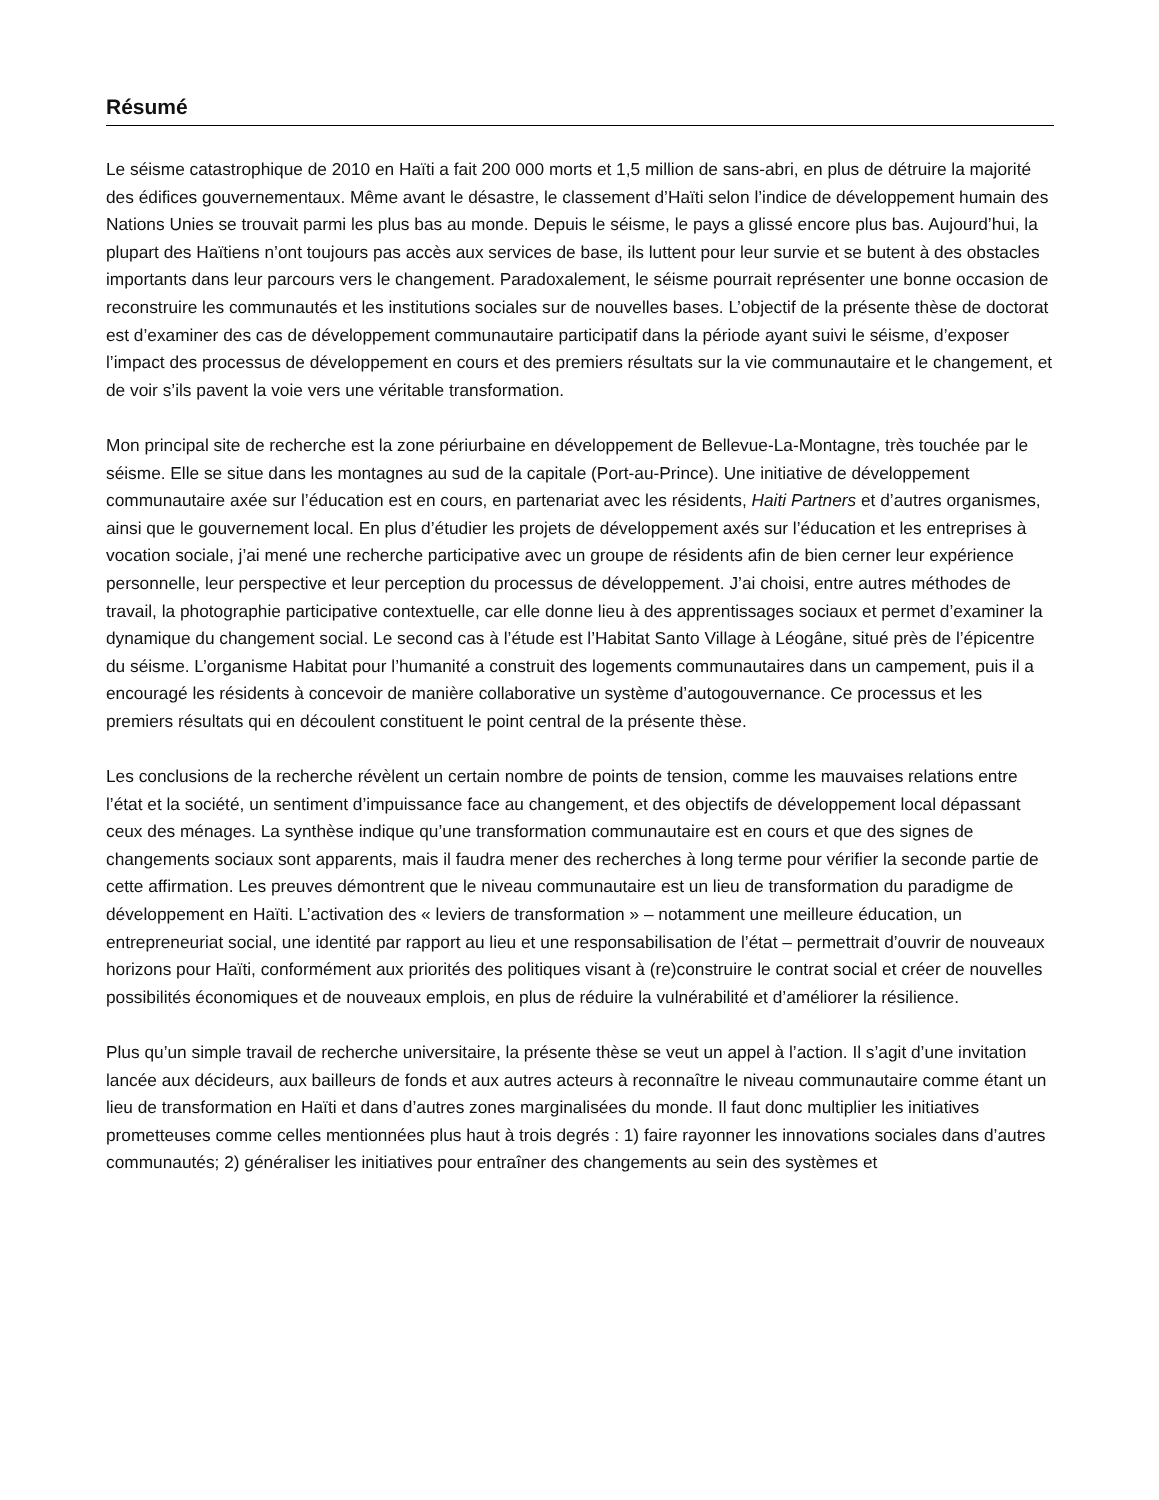Résumé
Le séisme catastrophique de 2010 en Haïti a fait 200 000 morts et 1,5 million de sans-abri, en plus de détruire la majorité des édifices gouvernementaux. Même avant le désastre, le classement d’Haïti selon l’indice de développement humain des Nations Unies se trouvait parmi les plus bas au monde. Depuis le séisme, le pays a glissé encore plus bas. Aujourd’hui, la plupart des Haïtiens n’ont toujours pas accès aux services de base, ils luttent pour leur survie et se butent à des obstacles importants dans leur parcours vers le changement. Paradoxalement, le séisme pourrait représenter une bonne occasion de reconstruire les communautés et les institutions sociales sur de nouvelles bases. L’objectif de la présente thèse de doctorat est d’examiner des cas de développement communautaire participatif dans la période ayant suivi le séisme, d’exposer l’impact des processus de développement en cours et des premiers résultats sur la vie communautaire et le changement, et de voir s’ils pavent la voie vers une véritable transformation.
Mon principal site de recherche est la zone périurbaine en développement de Bellevue-La-Montagne, très touchée par le séisme. Elle se situe dans les montagnes au sud de la capitale (Port-au-Prince). Une initiative de développement communautaire axée sur l’éducation est en cours, en partenariat avec les résidents, Haiti Partners et d’autres organismes, ainsi que le gouvernement local. En plus d’étudier les projets de développement axés sur l’éducation et les entreprises à vocation sociale, j’ai mené une recherche participative avec un groupe de résidents afin de bien cerner leur expérience personnelle, leur perspective et leur perception du processus de développement. J’ai choisi, entre autres méthodes de travail, la photographie participative contextuelle, car elle donne lieu à des apprentissages sociaux et permet d’examiner la dynamique du changement social. Le second cas à l’étude est l’Habitat Santo Village à Léogâne, situé près de l’épicentre du séisme. L’organisme Habitat pour l’humanité a construit des logements communautaires dans un campement, puis il a encouragé les résidents à concevoir de manière collaborative un système d’autogouvernance. Ce processus et les premiers résultats qui en découlent constituent le point central de la présente thèse.
Les conclusions de la recherche révèlent un certain nombre de points de tension, comme les mauvaises relations entre l’état et la société, un sentiment d’impuissance face au changement, et des objectifs de développement local dépassant ceux des ménages. La synthèse indique qu’une transformation communautaire est en cours et que des signes de changements sociaux sont apparents, mais il faudra mener des recherches à long terme pour vérifier la seconde partie de cette affirmation. Les preuves démontrent que le niveau communautaire est un lieu de transformation du paradigme de développement en Haïti. L’activation des « leviers de transformation » – notamment une meilleure éducation, un entrepreneuriat social, une identité par rapport au lieu et une responsabilisation de l’état – permettrait d’ouvrir de nouveaux horizons pour Haïti, conformément aux priorités des politiques visant à (re)construire le contrat social et créer de nouvelles possibilités économiques et de nouveaux emplois, en plus de réduire la vulnérabilité et d’améliorer la résilience.
Plus qu’un simple travail de recherche universitaire, la présente thèse se veut un appel à l’action. Il s’agit d’une invitation lancée aux décideurs, aux bailleurs de fonds et aux autres acteurs à reconnaître le niveau communautaire comme étant un lieu de transformation en Haïti et dans d’autres zones marginalisées du monde. Il faut donc multiplier les initiatives prometteuses comme celles mentionnées plus haut à trois degrés : 1) faire rayonner les innovations sociales dans d’autres communautés; 2) généraliser les initiatives pour entraîner des changements au sein des systèmes et